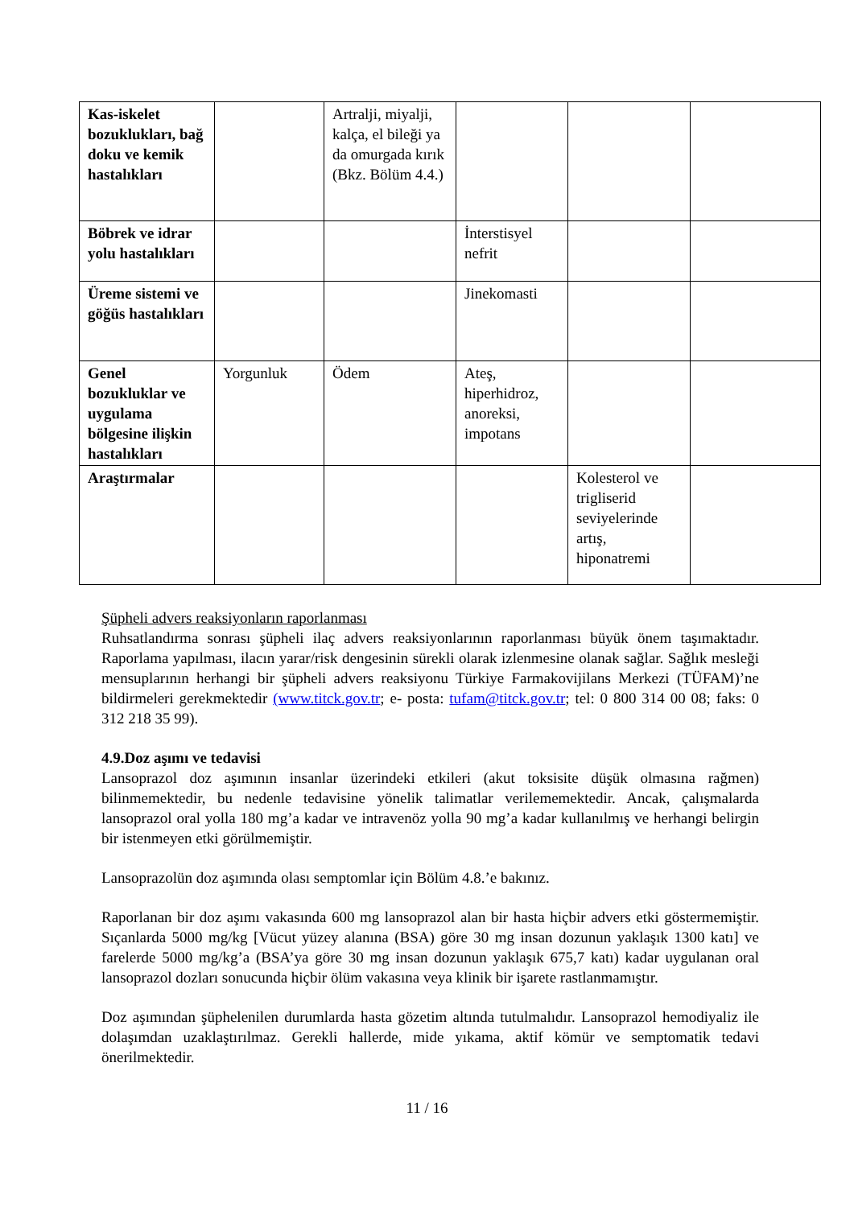| Kas-iskelet bozuklukları, bağ doku ve kemik hastalıkları | | Artralji, miyalji, kalça, el bileği ya da omurgada kırık (Bkz. Bölüm 4.4.) | | | |
| Böbrek ve idrar yolu hastalıkları | | | İnterstisyel nefrit | | |
| Üreme sistemi ve göğüs hastalıkları | | | Jinekomasti | | |
| Genel bozukluklar ve uygulama bölgesine ilişkin hastalıkları | Yorgunluk | Ödem | Ateş, hiperhidroz, anoreksi, impotans | | |
| Araştırmalar | | | | Kolesterol ve trigliserid seviyelerinde artış, hiponatremi | |
Şüpheli advers reaksiyonların raporlanması
Ruhsatlandırma sonrası şüpheli ilaç advers reaksiyonlarının raporlanması büyük önem taşımaktadır. Raporlama yapılması, ilacın yarar/risk dengesinin sürekli olarak izlenmesine olanak sağlar. Sağlık mesleği mensuplarının herhangi bir şüpheli advers reaksiyonu Türkiye Farmakovijilans Merkezi (TÜFAM)’ne bildirmeleri gerekmektedir (www.titck.gov.tr; e- posta: tufam@titck.gov.tr; tel: 0 800 314 00 08; faks: 0 312 218 35 99).
4.9.Doz aşımı ve tedavisi
Lansoprazol doz aşımının insanlar üzerindeki etkileri (akut toksisite düşük olmasına rağmen) bilinmemektedir, bu nedenle tedavisine yönelik talimatlar verilememektedir. Ancak, çalışmalarda lansoprazol oral yolla 180 mg’a kadar ve intravenöz yolla 90 mg’a kadar kullanılmış ve herhangi belirgin bir istenmeyen etki görülmemiştir.
Lansoprazolün doz aşımında olası semptomlar için Bölüm 4.8.’e bakınız.
Raporlanan bir doz aşımı vakasında 600 mg lansoprazol alan bir hasta hiçbir advers etki göstermemiştir. Sıçanlarda 5000 mg/kg [Vücut yüzey alanına (BSA) göre 30 mg insan dozunun yaklaşık 1300 katı] ve farelerde 5000 mg/kg’a (BSA’ya göre 30 mg insan dozunun yaklaşık 675,7 katı) kadar uygulanan oral lansoprazol dozları sonucunda hiçbir ölüm vakasına veya klinik bir işarete rastlanmamıştır.
Doz aşımından şüphelenilen durumlarda hasta gözetim altında tutulmalıdır. Lansoprazol hemodiyaliz ile dolaşımdan uzaklaştırılmaz. Gerekli hallerde, mide yıkama, aktif kömür ve semptomatik tedavi önerilmektedir.
11 / 16